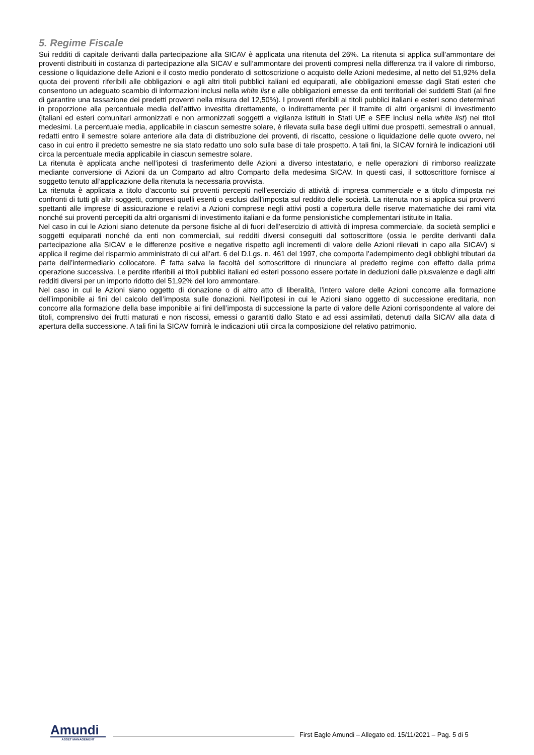5. Regime Fiscale
Sui redditi di capitale derivanti dalla partecipazione alla SICAV è applicata una ritenuta del 26%. La ritenuta si applica sull’ammontare dei proventi distribuiti in costanza di partecipazione alla SICAV e sull’ammontare dei proventi compresi nella differenza tra il valore di rimborso, cessione o liquidazione delle Azioni e il costo medio ponderato di sottoscrizione o acquisto delle Azioni medesime, al netto del 51,92% della quota dei proventi riferibili alle obbligazioni e agli altri titoli pubblici italiani ed equiparati, alle obbligazioni emesse dagli Stati esteri che consentono un adeguato scambio di informazioni inclusi nella white list e alle obbligazioni emesse da enti territoriali dei suddetti Stati (al fine di garantire una tassazione dei predetti proventi nella misura del 12,50%). I proventi riferibili ai titoli pubblici italiani e esteri sono determinati in proporzione alla percentuale media dell’attivo investita direttamente, o indirettamente per il tramite di altri organismi di investimento (italiani ed esteri comunitari armonizzati e non armonizzati soggetti a vigilanza istituiti in Stati UE e SEE inclusi nella white list) nei titoli medesimi. La percentuale media, applicabile in ciascun semestre solare, è rilevata sulla base degli ultimi due prospetti, semestrali o annuali, redatti entro il semestre solare anteriore alla data di distribuzione dei proventi, di riscatto, cessione o liquidazione delle quote ovvero, nel caso in cui entro il predetto semestre ne sia stato redatto uno solo sulla base di tale prospetto. A tali fini, la SICAV fornirà le indicazioni utili circa la percentuale media applicabile in ciascun semestre solare.
La ritenuta è applicata anche nell’ipotesi di trasferimento delle Azioni a diverso intestatario, e nelle operazioni di rimborso realizzate mediante conversione di Azioni da un Comparto ad altro Comparto della medesima SICAV. In questi casi, il sottoscrittore fornisce al soggetto tenuto all’applicazione della ritenuta la necessaria provvista.
La ritenuta è applicata a titolo d’acconto sui proventi percepiti nell’esercizio di attività di impresa commerciale e a titolo d’imposta nei confronti di tutti gli altri soggetti, compresi quelli esenti o esclusi dall’imposta sul reddito delle società. La ritenuta non si applica sui proventi spettanti alle imprese di assicurazione e relativi a Azioni comprese negli attivi posti a copertura delle riserve matematiche dei rami vita nonché sui proventi percepiti da altri organismi di investimento italiani e da forme pensionistiche complementari istituite in Italia.
Nel caso in cui le Azioni siano detenute da persone fisiche al di fuori dell’esercizio di attività di impresa commerciale, da società semplici e soggetti equiparati nonché da enti non commerciali, sui redditi diversi conseguiti dal sottoscrittore (ossia le perdite derivanti dalla partecipazione alla SICAV e le differenze positive e negative rispetto agli incrementi di valore delle Azioni rilevati in capo alla SICAV) si applica il regime del risparmio amministrato di cui all’art. 6 del D.Lgs. n. 461 del 1997, che comporta l’adempimento degli obblighi tributari da parte dell’intermediario collocatore. È fatta salva la facoltà del sottoscrittore di rinunciare al predetto regime con effetto dalla prima operazione successiva. Le perdite riferibili ai titoli pubblici italiani ed esteri possono essere portate in deduzioni dalle plusvalenze e dagli altri redditi diversi per un importo ridotto del 51,92% del loro ammontare.
Nel caso in cui le Azioni siano oggetto di donazione o di altro atto di liberalità, l’intero valore delle Azioni concorre alla formazione dell’imponibile ai fini del calcolo dell’imposta sulle donazioni. Nell’ipotesi in cui le Azioni siano oggetto di successione ereditaria, non concorre alla formazione della base imponibile ai fini dell’imposta di successione la parte di valore delle Azioni corrispondente al valore dei titoli, comprensivo dei frutti maturati e non riscossi, emessi o garantiti dallo Stato e ad essi assimilati, detenuti dalla SICAV alla data di apertura della successione. A tali fini la SICAV fornirà le indicazioni utili circa la composizione del relativo patrimonio.
Amundi
ASSET MANAGEMENT
First Eagle Amundi – Allegato ed. 15/11/2021 – Pag. 5 di 5